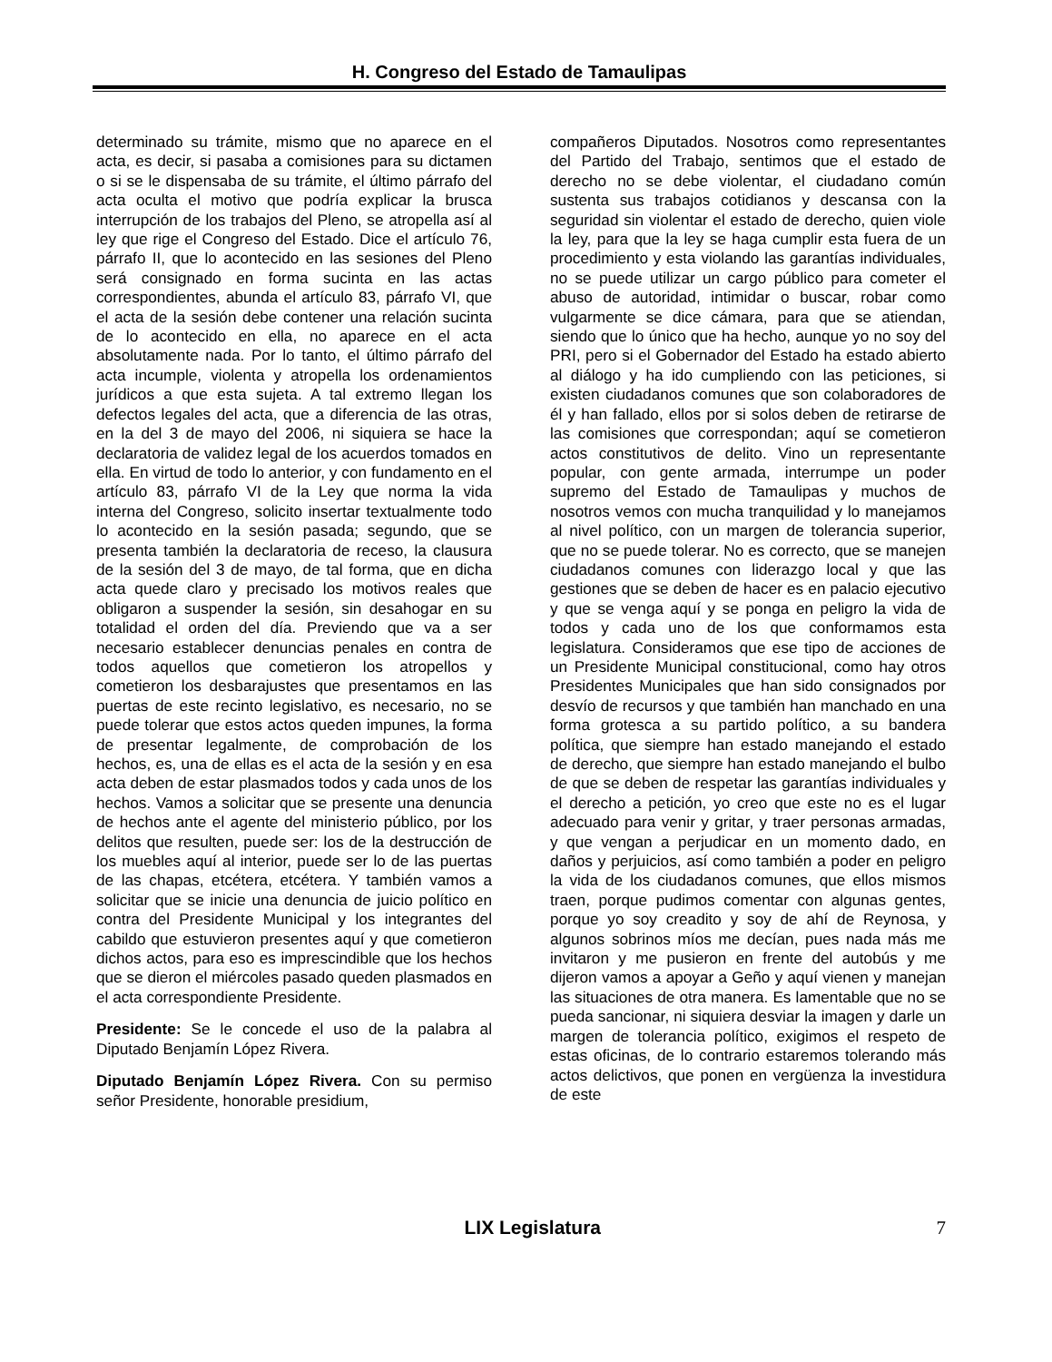H. Congreso del Estado de Tamaulipas
determinado su trámite, mismo que no aparece en el acta, es decir, si pasaba a comisiones para su dictamen o si se le dispensaba de su trámite, el último párrafo del acta oculta el motivo que podría explicar la brusca interrupción de los trabajos del Pleno, se atropella así al ley que rige el Congreso del Estado. Dice el artículo 76, párrafo II, que lo acontecido en las sesiones del Pleno será consignado en forma sucinta en las actas correspondientes, abunda el artículo 83, párrafo VI, que el acta de la sesión debe contener una relación sucinta de lo acontecido en ella, no aparece en el acta absolutamente nada. Por lo tanto, el último párrafo del acta incumple, violenta y atropella los ordenamientos jurídicos a que esta sujeta. A tal extremo llegan los defectos legales del acta, que a diferencia de las otras, en la del 3 de mayo del 2006, ni siquiera se hace la declaratoria de validez legal de los acuerdos tomados en ella. En virtud de todo lo anterior, y con fundamento en el artículo 83, párrafo VI de la Ley que norma la vida interna del Congreso, solicito insertar textualmente todo lo acontecido en la sesión pasada; segundo, que se presenta también la declaratoria de receso, la clausura de la sesión del 3 de mayo, de tal forma, que en dicha acta quede claro y precisado los motivos reales que obligaron a suspender la sesión, sin desahogar en su totalidad el orden del día. Previendo que va a ser necesario establecer denuncias penales en contra de todos aquellos que cometieron los atropellos y cometieron los desbarajustes que presentamos en las puertas de este recinto legislativo, es necesario, no se puede tolerar que estos actos queden impunes, la forma de presentar legalmente, de comprobación de los hechos, es, una de ellas es el acta de la sesión y en esa acta deben de estar plasmados todos y cada unos de los hechos. Vamos a solicitar que se presente una denuncia de hechos ante el agente del ministerio público, por los delitos que resulten, puede ser: los de la destrucción de los muebles aquí al interior, puede ser lo de las puertas de las chapas, etcétera, etcétera. Y también vamos a solicitar que se inicie una denuncia de juicio político en contra del Presidente Municipal y los integrantes del cabildo que estuvieron presentes aquí y que cometieron dichos actos, para eso es imprescindible que los hechos que se dieron el miércoles pasado queden plasmados en el acta correspondiente Presidente.
Presidente: Se le concede el uso de la palabra al Diputado Benjamín López Rivera.
Diputado Benjamín López Rivera. Con su permiso señor Presidente, honorable presidium,
compañeros Diputados. Nosotros como representantes del Partido del Trabajo, sentimos que el estado de derecho no se debe violentar, el ciudadano común sustenta sus trabajos cotidianos y descansa con la seguridad sin violentar el estado de derecho, quien viole la ley, para que la ley se haga cumplir esta fuera de un procedimiento y esta violando las garantías individuales, no se puede utilizar un cargo público para cometer el abuso de autoridad, intimidar o buscar, robar como vulgarmente se dice cámara, para que se atiendan, siendo que lo único que ha hecho, aunque yo no soy del PRI, pero si el Gobernador del Estado ha estado abierto al diálogo y ha ido cumpliendo con las peticiones, si existen ciudadanos comunes que son colaboradores de él y han fallado, ellos por si solos deben de retirarse de las comisiones que correspondan; aquí se cometieron actos constitutivos de delito. Vino un representante popular, con gente armada, interrumpe un poder supremo del Estado de Tamaulipas y muchos de nosotros vemos con mucha tranquilidad y lo manejamos al nivel político, con un margen de tolerancia superior, que no se puede tolerar. No es correcto, que se manejen ciudadanos comunes con liderazgo local y que las gestiones que se deben de hacer es en palacio ejecutivo y que se venga aquí y se ponga en peligro la vida de todos y cada uno de los que conformamos esta legislatura. Consideramos que ese tipo de acciones de un Presidente Municipal constitucional, como hay otros Presidentes Municipales que han sido consignados por desvío de recursos y que también han manchado en una forma grotesca a su partido político, a su bandera política, que siempre han estado manejando el estado de derecho, que siempre han estado manejando el bulbo de que se deben de respetar las garantías individuales y el derecho a petición, yo creo que este no es el lugar adecuado para venir y gritar, y traer personas armadas, y que vengan a perjudicar en un momento dado, en daños y perjuicios, así como también a poder en peligro la vida de los ciudadanos comunes, que ellos mismos traen, porque pudimos comentar con algunas gentes, porque yo soy creadito y soy de ahí de Reynosa, y algunos sobrinos míos me decían, pues nada más me invitaron y me pusieron en frente del autobús y me dijeron vamos a apoyar a Geño y aquí vienen y manejan las situaciones de otra manera. Es lamentable que no se pueda sancionar, ni siquiera desviar la imagen y darle un margen de tolerancia político, exigimos el respeto de estas oficinas, de lo contrario estaremos tolerando más actos delictivos, que ponen en vergüenza la investidura de este
LIX Legislatura 7